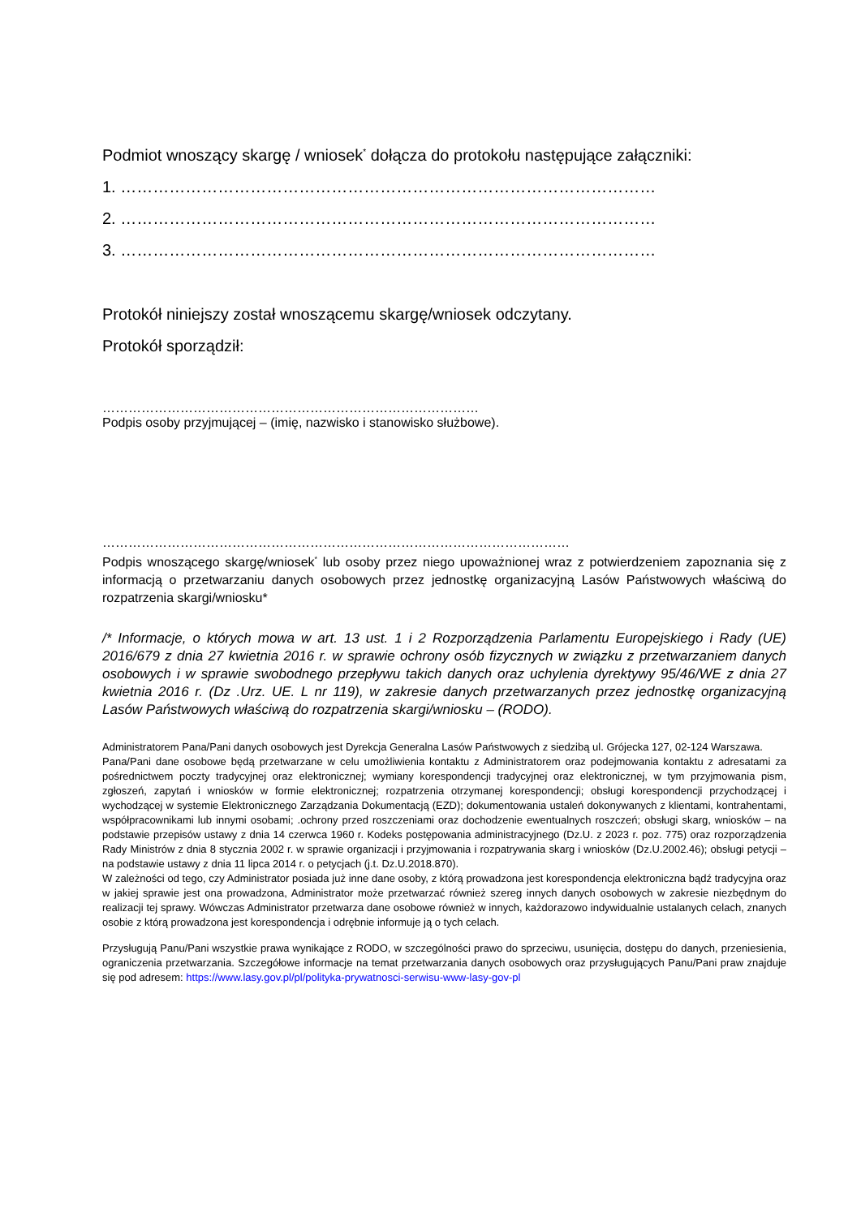Podmiot wnoszący skargę / wniosek<sup>*</sup> dołącza do protokołu następujące załączniki:
1. ………………………………………………………………………………………
2. ………………………………………………………………………………………
3. ………………………………………………………………………………………
Protokół niniejszy został wnoszącemu skargę/wniosek odczytany.
Protokół sporządził:
……………………………………………………………………………
Podpis osoby przyjmującej – (imię, nazwisko i stanowisko służbowe).
………………………………………………………………………………………………
Podpis wnoszącego skargę/wniosek<sup>*</sup> lub osoby przez niego upoważnionej wraz z potwierdzeniem zapoznania się z informacją o przetwarzaniu danych osobowych przez jednostkę organizacyjną Lasów Państwowych właściwą do rozpatrzenia skargi/wniosku*
/* Informacje, o których mowa w art. 13 ust. 1 i 2 Rozporządzenia Parlamentu Europejskiego i Rady (UE) 2016/679 z dnia 27 kwietnia 2016 r. w sprawie ochrony osób fizycznych w związku z przetwarzaniem danych osobowych i w sprawie swobodnego przepływu takich danych oraz uchylenia dyrektywy 95/46/WE z dnia 27 kwietnia 2016 r. (Dz .Urz. UE. L nr 119), w zakresie danych przetwarzanych przez jednostkę organizacyjną Lasów Państwowych właściwą do rozpatrzenia skargi/wniosku – (RODO).
Administratorem Pana/Pani danych osobowych jest Dyrekcja Generalna Lasów Państwowych z siedzibą ul. Grójecka 127, 02-124 Warszawa.
Pana/Pani dane osobowe będą przetwarzane w celu umożliwienia kontaktu z Administratorem oraz podejmowania kontaktu z adresatami za pośrednictwem poczty tradycyjnej oraz elektronicznej; wymiany korespondencji tradycyjnej oraz elektronicznej, w tym przyjmowania pism, zgłoszeń, zapytań i wniosków w formie elektronicznej; rozpatrzenia otrzymanej korespondencji; obsługi korespondencji przychodzącej i wychodzącej w systemie Elektronicznego Zarządzania Dokumentacją (EZD); dokumentowania ustaleń dokonywanych z klientami, kontrahentami, współpracownikami lub innymi osobami; .ochrony przed roszczeniami oraz dochodzenie ewentualnych roszczeń; obsługi skarg, wniosków – na podstawie przepisów ustawy z dnia 14 czerwca 1960 r. Kodeks postępowania administracyjnego (Dz.U. z 2023 r. poz. 775) oraz rozporządzenia Rady Ministrów z dnia 8 stycznia 2002 r. w sprawie organizacji i przyjmowania i rozpatrywania skarg i wniosków (Dz.U.2002.46); obsługi petycji – na podstawie ustawy z dnia 11 lipca 2014 r. o petycjach (j.t. Dz.U.2018.870).
W zależności od tego, czy Administrator posiada już inne dane osoby, z którą prowadzona jest korespondencja elektroniczna bądź tradycyjna oraz w jakiej sprawie jest ona prowadzona, Administrator może przetwarzać również szereg innych danych osobowych w zakresie niezbędnym do realizacji tej sprawy. Wówczas Administrator przetwarza dane osobowe również w innych, każdorazowo indywidualnie ustalanych celach, znanych osobie z którą prowadzona jest korespondencja i odrębnie informuje ją o tych celach.
Przysługują Panu/Pani wszystkie prawa wynikające z RODO, w szczególności prawo do sprzeciwu, usunięcia, dostępu do danych, przeniesienia, ograniczenia przetwarzania. Szczegółowe informacje na temat przetwarzania danych osobowych oraz przysługujących Panu/Pani praw znajduje się pod adresem: https://www.lasy.gov.pl/pl/polityka-prywatnosci-serwisu-www-lasy-gov-pl